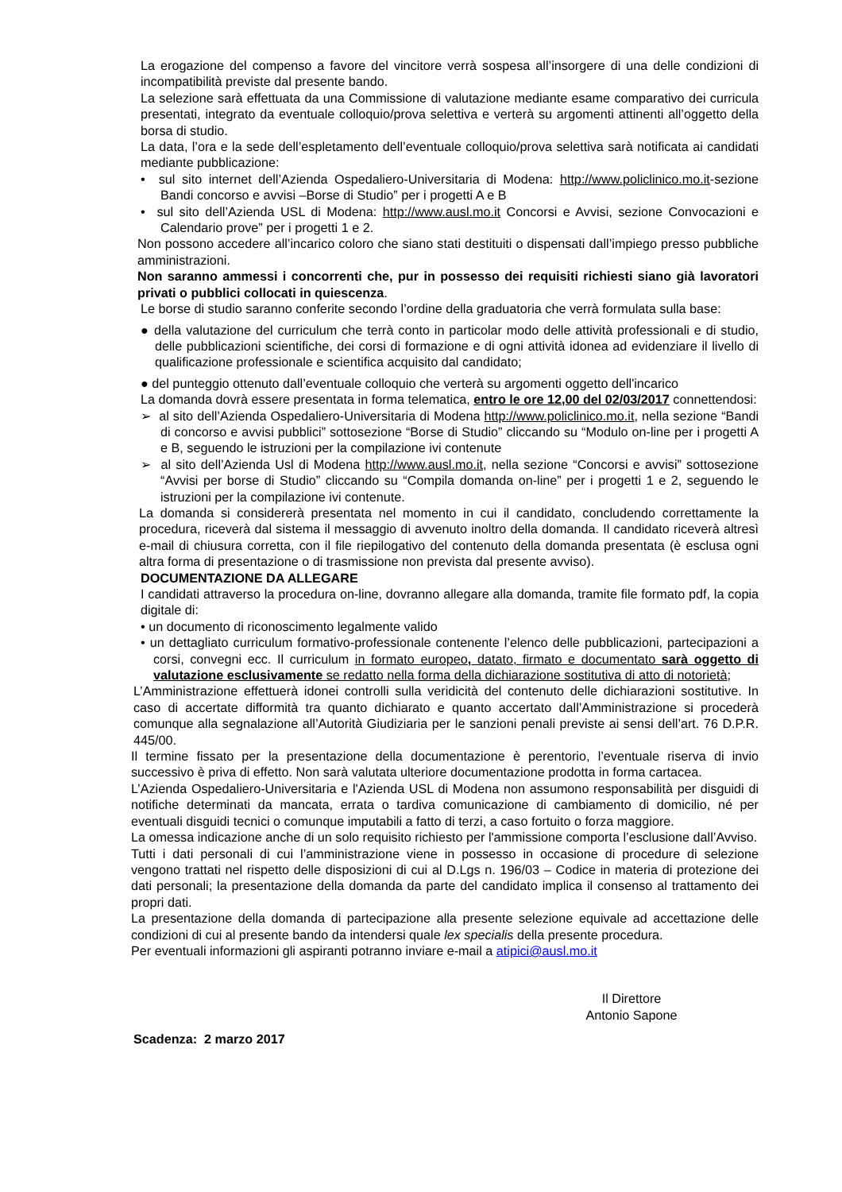La erogazione del compenso a favore del vincitore verrà sospesa all’insorgere di una delle condizioni di incompatibilità previste dal presente bando.
La selezione sarà effettuata da una Commissione di valutazione mediante esame comparativo dei curricula presentati, integrato da eventuale colloquio/prova selettiva e verterà su argomenti attinenti all’oggetto della borsa di studio.
La data, l’ora e la sede dell’espletamento dell’eventuale colloquio/prova selettiva sarà notificata ai candidati mediante pubblicazione:
• sul sito internet dell’Azienda Ospedaliero-Universitaria di Modena: http://www.policlinico.mo.it-sezione Bandi concorso e avvisi –Borse di Studio” per i progetti A e B
• sul sito dell’Azienda USL di Modena: http://www.ausl.mo.it Concorsi e Avvisi, sezione Convocazioni e Calendario prove” per i progetti 1 e 2.
Non possono accedere all’incarico coloro che siano stati destituiti o dispensati dall’impiego presso pubbliche amministrazioni.
Non saranno ammessi i concorrenti che, pur in possesso dei requisiti richiesti siano già lavoratori privati o pubblici collocati in quiescenza.
Le borse di studio saranno conferite secondo l’ordine della graduatoria che verrà formulata sulla base:
● della valutazione del curriculum che terrà conto in particolar modo delle attività professionali e di studio, delle pubblicazioni scientifiche, dei corsi di formazione e di ogni attività idonea ad evidenziare il livello di qualificazione professionale e scientifica acquisito dal candidato;
● del punteggio ottenuto dall’eventuale colloquio che verterà su argomenti oggetto dell'incarico
La domanda dovrà essere presentata in forma telematica, entro le ore 12,00 del 02/03/2017 connettendosi:
➢ al sito dell’Azienda Ospedaliero-Universitaria di Modena http://www.policlinico.mo.it, nella sezione “Bandi di concorso e avvisi pubblici” sottosezione “Borse di Studio” cliccando su “Modulo on-line per i progetti A e B, seguendo le istruzioni per la compilazione ivi contenute
➢ al sito dell’Azienda Usl di Modena http://www.ausl.mo.it, nella sezione “Concorsi e avvisi” sottosezione “Avvisi per borse di Studio” cliccando su “Compila domanda on-line” per i progetti 1 e 2, seguendo le istruzioni per la compilazione ivi contenute.
La domanda si considererà presentata nel momento in cui il candidato, concludendo correttamente la procedura, riceverà dal sistema il messaggio di avvenuto inoltro della domanda. Il candidato riceverà altresì e-mail di chiusura corretta, con il file riepilogativo del contenuto della domanda presentata (è esclusa ogni altra forma di presentazione o di trasmissione non prevista dal presente avviso).
DOCUMENTAZIONE DA ALLEGARE
I candidati attraverso la procedura on-line, dovranno allegare alla domanda, tramite file formato pdf, la copia digitale di:
• un documento di riconoscimento legalmente valido
• un dettagliato curriculum formativo-professionale contenente l’elenco delle pubblicazioni, partecipazioni a corsi, convegni ecc. Il curriculum in formato europeo, datato, firmato e documentato sarà oggetto di valutazione esclusivamente se redatto nella forma della dichiarazione sostitutiva di atto di notorietà;
L’Amministrazione effettuerà idonei controlli sulla veridicità del contenuto delle dichiarazioni sostitutive. In caso di accertate difformità tra quanto dichiarato e quanto accertato dall’Amministrazione si procederà comunque alla segnalazione all’Autorità Giudiziaria per le sanzioni penali previste ai sensi dell’art. 76 D.P.R. 445/00.
Il termine fissato per la presentazione della documentazione è perentorio, l’eventuale riserva di invio successivo è priva di effetto. Non sarà valutata ulteriore documentazione prodotta in forma cartacea.
L’Azienda Ospedaliero-Universitaria e l'Azienda USL di Modena non assumono responsabilità per disguidi di notifiche determinati da mancata, errata o tardiva comunicazione di cambiamento di domicilio, né per eventuali disguidi tecnici o comunque imputabili a fatto di terzi, a caso fortuito o forza maggiore.
La omessa indicazione anche di un solo requisito richiesto per l'ammissione comporta l’esclusione dall’Avviso.
Tutti i dati personali di cui l’amministrazione viene in possesso in occasione di procedure di selezione vengono trattati nel rispetto delle disposizioni di cui al D.Lgs n. 196/03 – Codice in materia di protezione dei dati personali; la presentazione della domanda da parte del candidato implica il consenso al trattamento dei propri dati.
La presentazione della domanda di partecipazione alla presente selezione equivale ad accettazione delle condizioni di cui al presente bando da intendersi quale lex specialis della presente procedura.
Per eventuali informazioni gli aspiranti potranno inviare e-mail a atipici@ausl.mo.it
Il Direttore
Antonio Sapone
Scadenza: 2 marzo 2017